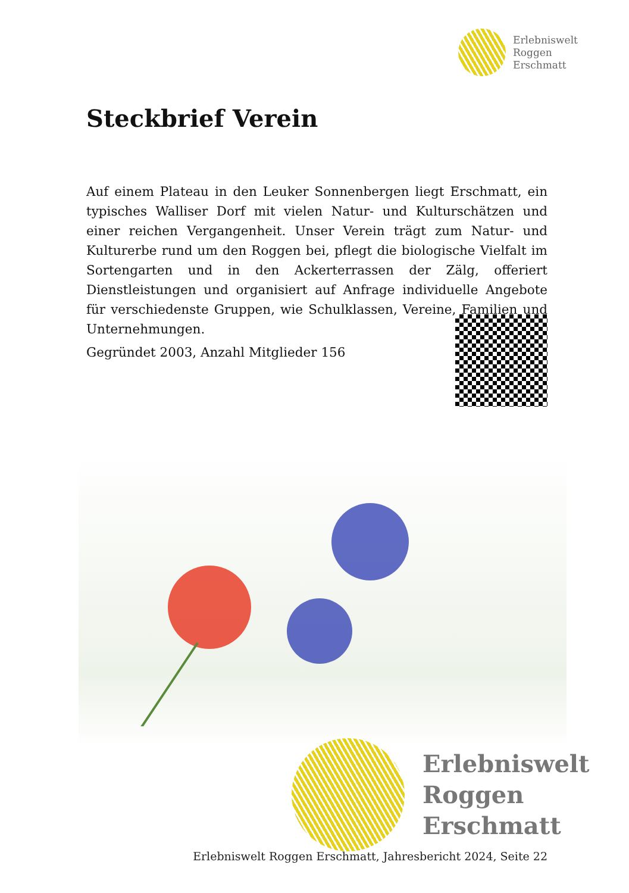Erlebniswelt
Roggen
Erschmatt
Steckbrief Verein
Auf einem Plateau in den Leuker Sonnenbergen liegt Erschmatt, ein typisches Walliser Dorf mit vielen Natur- und Kulturschätzen und einer reichen Vergangenheit. Unser Verein trägt zum Natur- und Kulturerbe rund um den Roggen bei, pflegt die biologische Vielfalt im Sortengarten und in den Ackerterrassen der Zälg, offeriert Dienstleistungen und organisiert auf Anfrage individuelle Angebote für verschiedenste Gruppen, wie Schulklassen, Vereine, Familien und Unternehmungen.
Gegründet 2003, Anzahl Mitglieder 156
Erlebniswelt
Roggen
Erschmatt
Erlebniswelt Roggen Erschmatt, Jahresbericht 2024, Seite 22